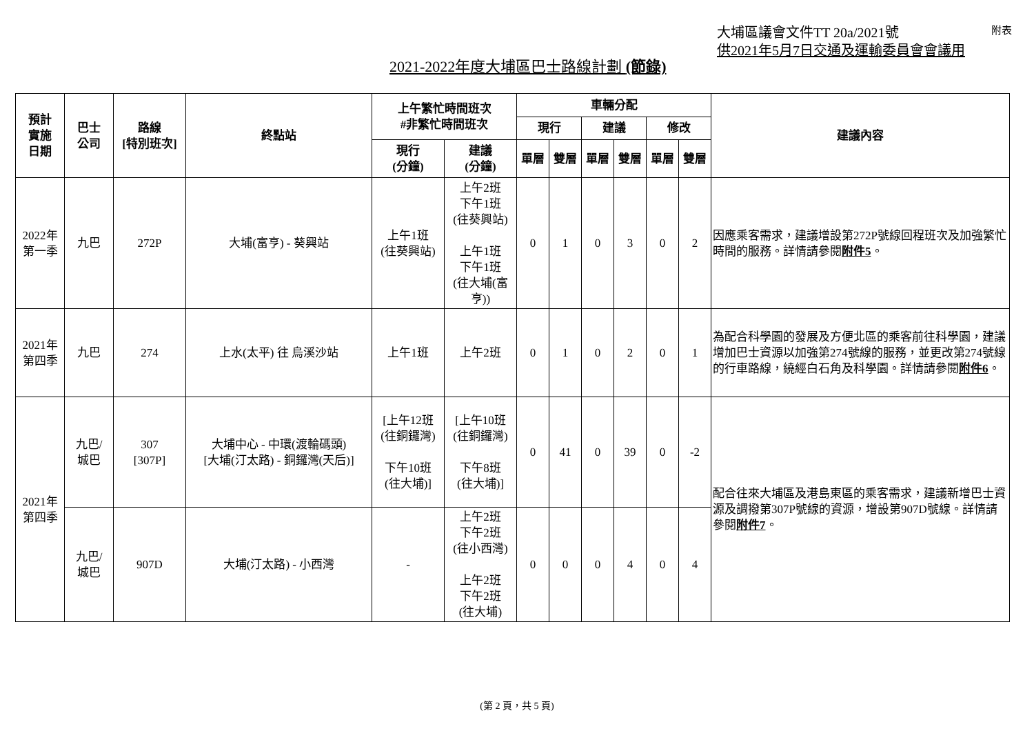大埔區議會文件TT 20a/2021號
供2021年5月7日交通及運輸委員會會議用
附表
2021-2022年度大埔區巴士路線計劃 (節錄)
| 預計 實施 日期 | 巴士 公司 | 路線 [特別班次] | 終點站 | 上午繁忙時間班次 #非繁忙時間班次 | | 車輛分配 | | | | | | 建議內容 |
| --- | --- | --- | --- | --- | --- | --- | --- | --- | --- | --- | --- | --- |
| | | | | | | 現行 | | 建議 | | 修改 | | |
| | | | | 現行 (分鐘) | 建議 (分鐘) | 單層 | 雙層 | 單層 | 雙層 | 單層 | 雙層 | |
| 2022年 第一季 | 九巴 | 272P | 大埔(富亨) - 葵興站 | 上午1班 (往葵興站) | 上午2班 下午1班 (往葵興站) 上午1班 下午1班 (往大埔(富亨)) | 0 | 1 | 0 | 3 | 0 | 2 | 因應乘客需求，建議增設第272P號線回程班次及加強繁忙時間的服務。詳情請參閱 附件5 。 |
| 2021年 第四季 | 九巴 | 274 | 上水(太平) 往 烏溪沙站 | 上午1班 | 上午2班 | 0 | 1 | 0 | 2 | 0 | 1 | 為配合科學園的發展及方便北區的乘客前往科學園，建議增加巴士資源以加強第274號線的服務，並更改第274號線的行車路線，繞經白石角及科學園。詳情請參閱 附件6 。 |
| 2021年 第四季 | 九巴/ 城巴 | 307 [307P] | 大埔中心 - 中環(渡輪碼頭) [大埔(汀太路) - 銅鑼灣(天后)] | [上午12班 (往銅鑼灣) 下午10班 (往大埔)] | [上午10班 (往銅鑼灣) 下午8班 (往大埔)] | 0 | 41 | 0 | 39 | 0 | -2 | 配合往來大埔區及港島東區的乘客需求，建議新增巴士資源及調撥第307P號線的資源，增設第907D號線。詳情請參閱 附件7 。 |
| | 九巴/ 城巴 | 907D | 大埔(汀太路) - 小西灣 | - | 上午2班 下午2班 (往小西灣) 上午2班 下午2班 (往大埔) | 0 | 0 | 0 | 4 | 0 | 4 | |
(第 2 頁，共 5 頁)